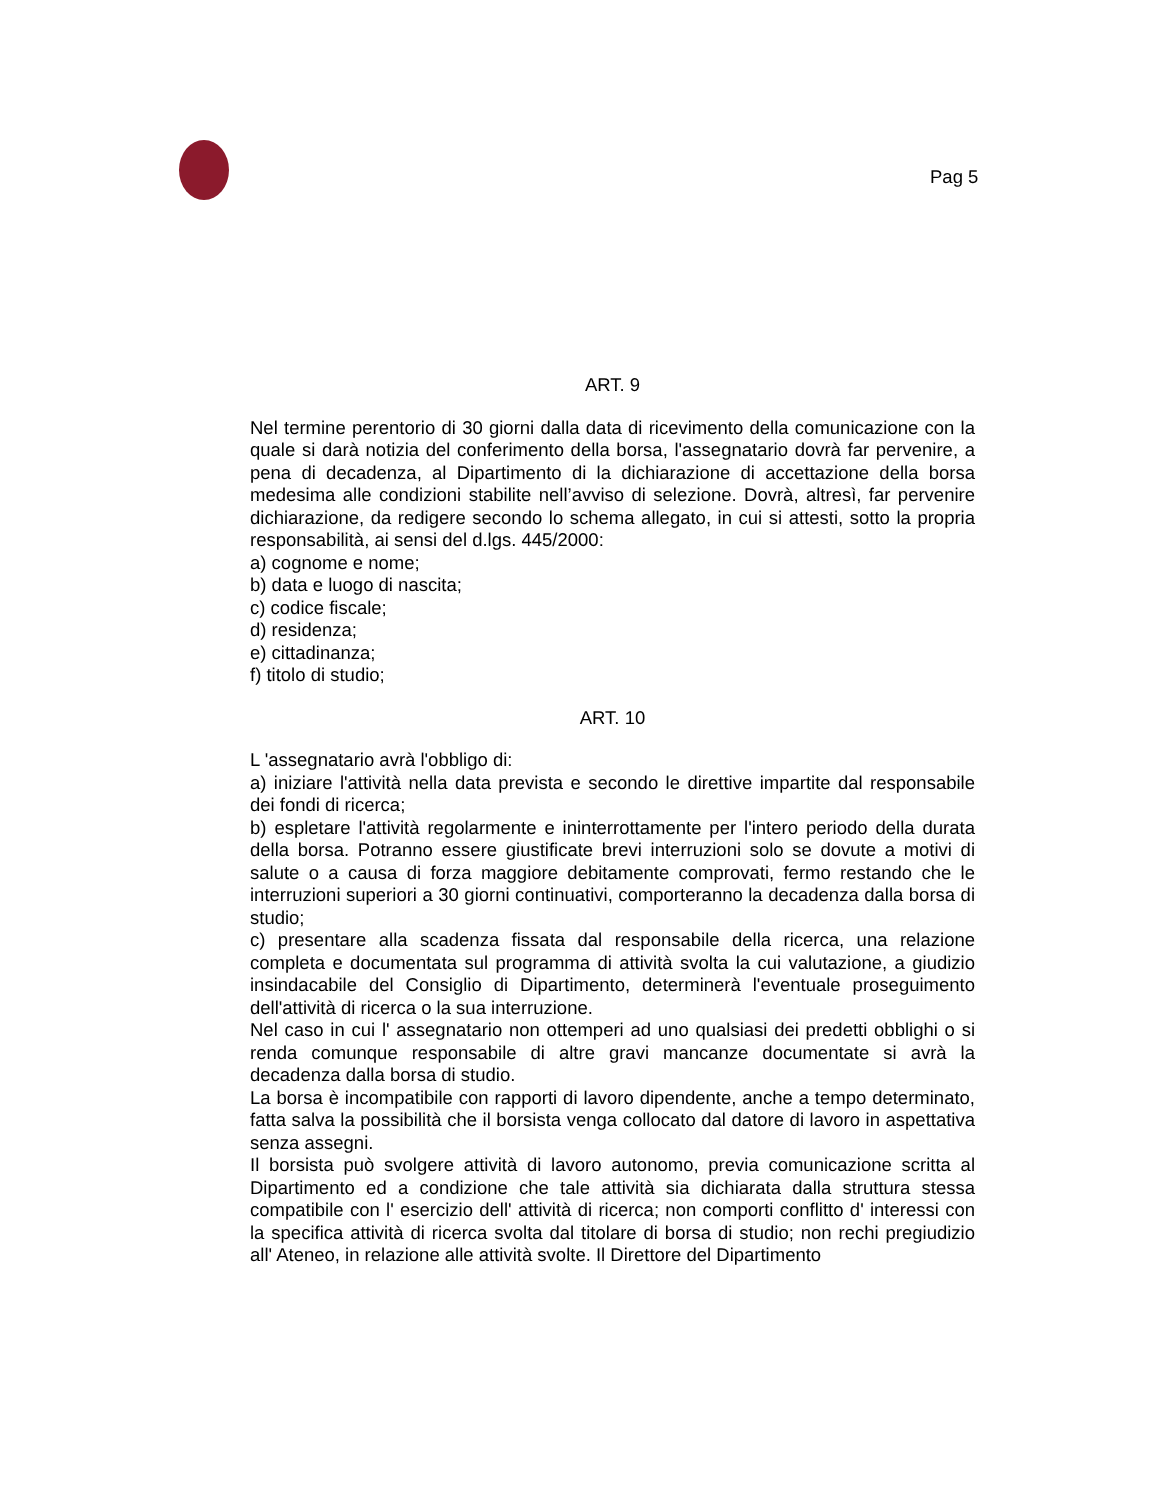Pag 5
ART. 9
Nel termine perentorio di 30 giorni dalla data di ricevimento della comunicazione con la quale si darà notizia del conferimento della borsa, l'assegnatario dovrà far pervenire, a pena di decadenza, al Dipartimento di la dichiarazione di accettazione della borsa medesima alle condizioni stabilite nell’avviso di selezione. Dovrà, altresì, far pervenire dichiarazione, da redigere secondo lo schema allegato, in cui si attesti, sotto la propria responsabilità, ai sensi del d.lgs. 445/2000:
a) cognome e nome;
b) data e luogo di nascita;
c) codice fiscale;
d) residenza;
e) cittadinanza;
f) titolo di studio;
ART. 10
L 'assegnatario avrà l'obbligo di:
a) iniziare l'attività nella data prevista e secondo le direttive impartite dal responsabile dei fondi di ricerca;
b) espletare l'attività regolarmente e ininterrottamente per l'intero periodo della durata della borsa. Potranno essere giustificate brevi interruzioni solo se dovute a motivi di salute o a causa di forza maggiore debitamente comprovati, fermo restando che le interruzioni superiori a 30 giorni continuativi, comporteranno la decadenza dalla borsa di studio;
c) presentare alla scadenza fissata dal responsabile della ricerca, una relazione completa e documentata sul programma di attività svolta la cui valutazione, a giudizio insindacabile del Consiglio di Dipartimento, determinerà l'eventuale proseguimento dell'attività di ricerca o la sua interruzione.
Nel caso in cui l' assegnatario non ottemperi ad uno qualsiasi dei predetti obblighi o si renda comunque responsabile di altre gravi mancanze documentate si avrà la decadenza dalla borsa di studio.
La borsa è incompatibile con rapporti di lavoro dipendente, anche a tempo determinato, fatta salva la possibilità che il borsista venga collocato dal datore di lavoro in aspettativa senza assegni.
Il borsista può svolgere attività di lavoro autonomo, previa comunicazione scritta al Dipartimento ed a condizione che tale attività sia dichiarata dalla struttura stessa compatibile con l' esercizio dell' attività di ricerca; non comporti conflitto d' interessi con la specifica attività di ricerca svolta dal titolare di borsa di studio; non rechi pregiudizio all' Ateneo, in relazione alle attività svolte. Il Direttore del Dipartimento